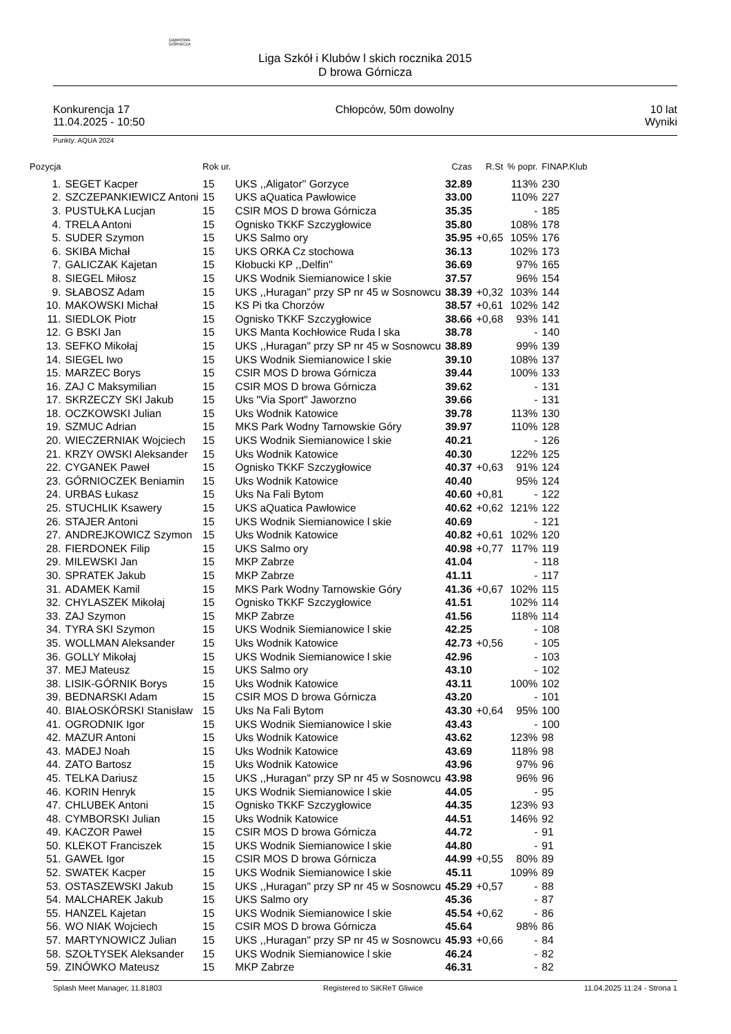DĄBROWA
GÓRNICZA
Liga Szkół i Klubów l skich rocznika 2015
D browa Górnicza
Konkurencja 17
11.04.2025 - 10:50
Chłopców, 50m dowolny 10 lat
Wyniki
Punkty: AQUA 2024
| Pozycja | | Rok ur. | | Czas | R.St | % popr. | FINAP.Klub |
| --- | --- | --- | --- | --- | --- | --- | --- |
| 1. | SEGET Kacper | 15 | UKS ,,Aligator'' Gorzyce | 32.89 | | 113% | 230 |
| 2. | SZCZEPANKIEWICZ Antoni | 15 | UKS aQuatica Pawłowice | 33.00 | | 110% | 227 |
| 3. | PUSTUŁKA Lucjan | 15 | CSIR MOS D browa Górnicza | 35.35 | | - | 185 |
| 4. | TRELA Antoni | 15 | Ognisko TKKF Szczygłowice | 35.80 | | 108% | 178 |
| 5. | SUDER Szymon | 15 | UKS Salmo ory | 35.95 | +0,65 | 105% | 176 |
| 6. | SKIBA Michał | 15 | UKS ORKA Cz stochowa | 36.13 | | 102% | 173 |
| 7. | GALICZAK Kajetan | 15 | Kłobucki KP ,,Delfin'' | 36.69 | | 97% | 165 |
| 8. | SIEGEL Miłosz | 15 | UKS Wodnik Siemianowice l skie | 37.57 | | 96% | 154 |
| 9. | SŁABOSZ Adam | 15 | UKS ,,Huragan" przy SP nr 45 w Sosnowcu | 38.39 | +0,32 | 103% | 144 |
| 10. | MAKOWSKI Michał | 15 | KS Pi tka Chorzów | 38.57 | +0,61 | 102% | 142 |
| 11. | SIEDLOK Piotr | 15 | Ognisko TKKF Szczygłowice | 38.66 | +0,68 | 93% | 141 |
| 12. | G BSKI Jan | 15 | UKS Manta Kochłowice Ruda l ska | 38.78 | | - | 140 |
| 13. | SEFKO Mikołaj | 15 | UKS ,,Huragan" przy SP nr 45 w Sosnowcu | 38.89 | | 99% | 139 |
| 14. | SIEGEL Iwo | 15 | UKS Wodnik Siemianowice l skie | 39.10 | | 108% | 137 |
| 15. | MARZEC Borys | 15 | CSIR MOS D browa Górnicza | 39.44 | | 100% | 133 |
| 16. | ZAJ C Maksymilian | 15 | CSIR MOS D browa Górnicza | 39.62 | | - | 131 |
| 17. | SKRZECZY SKI Jakub | 15 | Uks "Via Sport" Jaworzno | 39.66 | | - | 131 |
| 18. | OCZKOWSKI Julian | 15 | Uks Wodnik Katowice | 39.78 | | 113% | 130 |
| 19. | SZMUC Adrian | 15 | MKS Park Wodny Tarnowskie Góry | 39.97 | | 110% | 128 |
| 20. | WIECZERNIAK Wojciech | 15 | UKS Wodnik Siemianowice l skie | 40.21 | | - | 126 |
| 21. | KRZY OWSKI Aleksander | 15 | Uks Wodnik Katowice | 40.30 | | 122% | 125 |
| 22. | CYGANEK Paweł | 15 | Ognisko TKKF Szczygłowice | 40.37 | +0,63 | 91% | 124 |
| 23. | GÓRNIOCZEK Beniamin | 15 | Uks Wodnik Katowice | 40.40 | | 95% | 124 |
| 24. | URBAS Łukasz | 15 | Uks Na Fali Bytom | 40.60 | +0,81 | - | 122 |
| 25. | STUCHLIK Ksawery | 15 | UKS aQuatica Pawłowice | 40.62 | +0,62 | 121% | 122 |
| 26. | STAJER Antoni | 15 | UKS Wodnik Siemianowice l skie | 40.69 | | - | 121 |
| 27. | ANDREJKOWICZ Szymon | 15 | Uks Wodnik Katowice | 40.82 | +0,61 | 102% | 120 |
| 28. | FIERDONEK Filip | 15 | UKS Salmo ory | 40.98 | +0,77 | 117% | 119 |
| 29. | MILEWSKI Jan | 15 | MKP Zabrze | 41.04 | | - | 118 |
| 30. | SPRATEK Jakub | 15 | MKP Zabrze | 41.11 | | - | 117 |
| 31. | ADAMEK Kamil | 15 | MKS Park Wodny Tarnowskie Góry | 41.36 | +0,67 | 102% | 115 |
| 32. | CHYLASZEK Mikołaj | 15 | Ognisko TKKF Szczygłowice | 41.51 | | 102% | 114 |
| 33. | ZAJ Szymon | 15 | MKP Zabrze | 41.56 | | 118% | 114 |
| 34. | TYRA SKI Szymon | 15 | UKS Wodnik Siemianowice l skie | 42.25 | | - | 108 |
| 35. | WOLLMAN Aleksander | 15 | Uks Wodnik Katowice | 42.73 | +0,56 | - | 105 |
| 36. | GOLLY Mikołaj | 15 | UKS Wodnik Siemianowice l skie | 42.96 | | - | 103 |
| 37. | MEJ Mateusz | 15 | UKS Salmo ory | 43.10 | | - | 102 |
| 38. | LISIK-GÓRNIK Borys | 15 | Uks Wodnik Katowice | 43.11 | | 100% | 102 |
| 39. | BEDNARSKI Adam | 15 | CSIR MOS D browa Górnicza | 43.20 | | - | 101 |
| 40. | BIAŁOSKÓRSKI Stanisław | 15 | Uks Na Fali Bytom | 43.30 | +0,64 | 95% | 100 |
| 41. | OGRODNIK Igor | 15 | UKS Wodnik Siemianowice l skie | 43.43 | | - | 100 |
| 42. | MAZUR Antoni | 15 | Uks Wodnik Katowice | 43.62 | | 123% | 98 |
| 43. | MADEJ Noah | 15 | Uks Wodnik Katowice | 43.69 | | 118% | 98 |
| 44. | ZATO Bartosz | 15 | Uks Wodnik Katowice | 43.96 | | 97% | 96 |
| 45. | TELKA Dariusz | 15 | UKS ,,Huragan" przy SP nr 45 w Sosnowcu | 43.98 | | 96% | 96 |
| 46. | KORIN Henryk | 15 | UKS Wodnik Siemianowice l skie | 44.05 | | - | 95 |
| 47. | CHLUBEK Antoni | 15 | Ognisko TKKF Szczygłowice | 44.35 | | 123% | 93 |
| 48. | CYMBORSKI Julian | 15 | Uks Wodnik Katowice | 44.51 | | 146% | 92 |
| 49. | KACZOR Paweł | 15 | CSIR MOS D browa Górnicza | 44.72 | | - | 91 |
| 50. | KLEKOT Franciszek | 15 | UKS Wodnik Siemianowice l skie | 44.80 | | - | 91 |
| 51. | GAWEŁ Igor | 15 | CSIR MOS D browa Górnicza | 44.99 | +0,55 | 80% | 89 |
| 52. | SWATEK Kacper | 15 | UKS Wodnik Siemianowice l skie | 45.11 | | 109% | 89 |
| 53. | OSTASZEWSKI Jakub | 15 | UKS ,,Huragan" przy SP nr 45 w Sosnowcu | 45.29 | +0,57 | - | 88 |
| 54. | MALCHAREK Jakub | 15 | UKS Salmo ory | 45.36 | | - | 87 |
| 55. | HANZEL Kajetan | 15 | UKS Wodnik Siemianowice l skie | 45.54 | +0,62 | - | 86 |
| 56. | WO NIAK Wojciech | 15 | CSIR MOS D browa Górnicza | 45.64 | | 98% | 86 |
| 57. | MARTYNOWICZ Julian | 15 | UKS ,,Huragan" przy SP nr 45 w Sosnowcu | 45.93 | +0,66 | - | 84 |
| 58. | SZOŁTYSEK Aleksander | 15 | UKS Wodnik Siemianowice l skie | 46.24 | | - | 82 |
| 59. | ZINÓWKO Mateusz | 15 | MKP Zabrze | 46.31 | | - | 82 |
Splash Meet Manager, 11.81803 Registered to SiKReT Gliwice 11.04.2025 11:24 - Strona 1